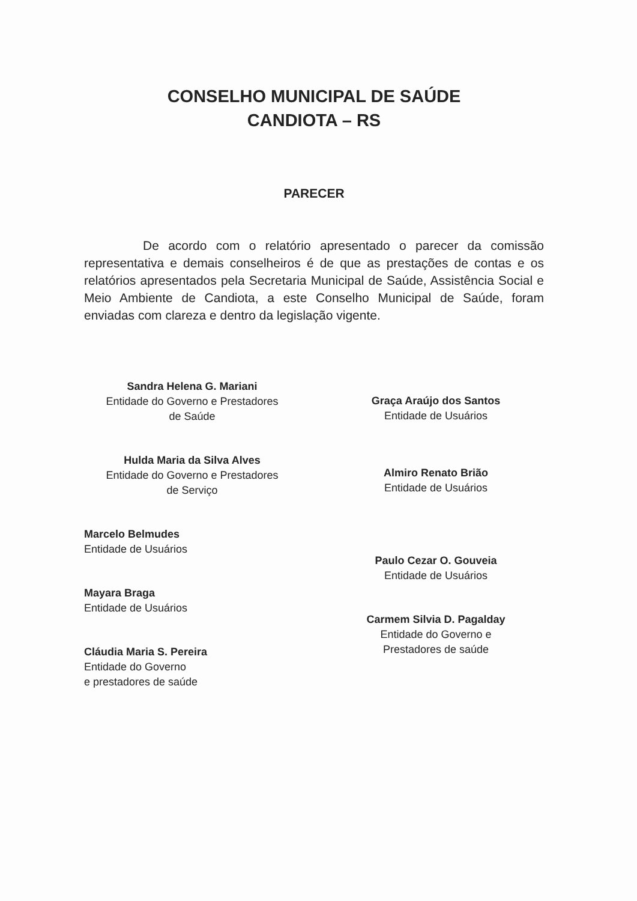CONSELHO MUNICIPAL DE SAÚDE
CANDIOTA – RS
PARECER
De acordo com o relatório apresentado o parecer da comissão representativa e demais conselheiros é de que as prestações de contas e os relatórios apresentados pela Secretaria Municipal de Saúde, Assistência Social e Meio Ambiente de Candiota, a este Conselho Municipal de Saúde, foram enviadas com clareza e dentro da legislação vigente.
Sandra Helena G. Mariani
Entidade do Governo e Prestadores
de Saúde
Hulda Maria da Silva Alves
Entidade do Governo e Prestadores
de Serviço
Marcelo Belmudes
Entidade de Usuários
Mayara Braga
Entidade de Usuários
Cláudia Maria S. Pereira
Entidade do Governo
e prestadores de saúde
Graça Araújo dos Santos
Entidade de Usuários
Almiro Renato Brião
Entidade de Usuários
Paulo Cezar O. Gouveia
Entidade de Usuários
Carmem Silvia D. Pagalday
Entidade do Governo e
Prestadores de saúde